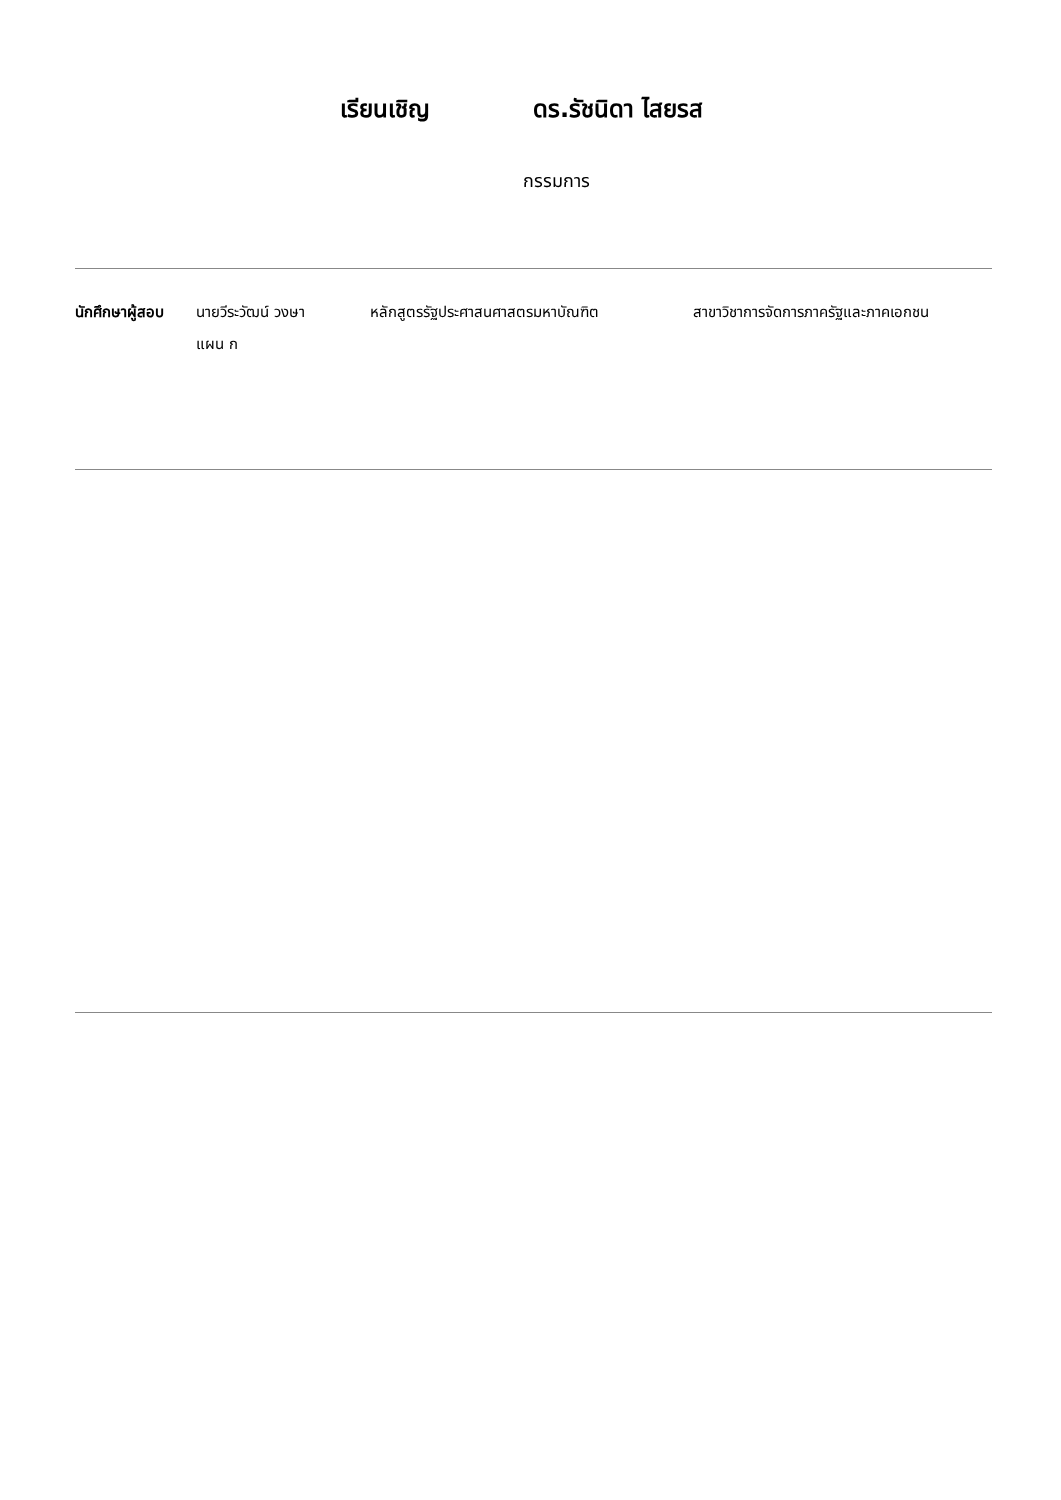เรียนเชิญ ดร.รัชนิดา ไสยรส
กรรมการ
นักศึกษาผู้สอบ
นายวีระวัฒน์ วงษา
แผน ก
หลักสูตรรัฐประศาสนศาสตรมหาบัณฑิต สาขาวิชาการจัดการภาครัฐและภาคเอกชน